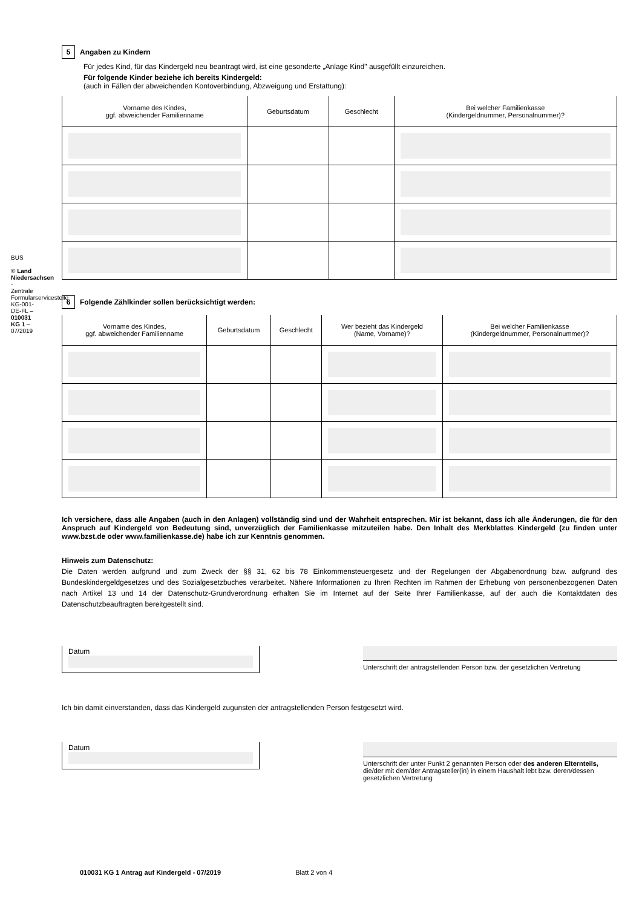BUS
© Land Niedersachsen - Zentrale Formularservicestelle KG-001-DE-FL – 010031 KG 1 – 07/2019
5 Angaben zu Kindern
Für jedes Kind, für das Kindergeld neu beantragt wird, ist eine gesonderte „Anlage Kind" ausgefüllt einzureichen.
Für folgende Kinder beziehe ich bereits Kindergeld:
(auch in Fällen der abweichenden Kontoverbindung, Abzweigung und Erstattung):
| Vorname des Kindes, ggf. abweichender Familienname | Geburtsdatum | Geschlecht | Bei welcher Familienkasse (Kindergeldnummer, Personalnummer)? |
| --- | --- | --- | --- |
6 Folgende Zählkinder sollen berücksichtigt werden:
| Vorname des Kindes, ggf. abweichender Familienname | Geburtsdatum | Geschlecht | Wer bezieht das Kindergeld (Name, Vorname)? | Bei welcher Familienkasse (Kindergeldnummer, Personalnummer)? |
| --- | --- | --- | --- | --- |
Ich versichere, dass alle Angaben (auch in den Anlagen) vollständig sind und der Wahrheit entsprechen. Mir ist bekannt, dass ich alle Änderungen, die für den Anspruch auf Kindergeld von Bedeutung sind, unverzüglich der Familienkasse mitzuteilen habe. Den Inhalt des Merkblattes Kindergeld (zu finden unter www.bzst.de oder www.familienkasse.de) habe ich zur Kenntnis genommen.
Hinweis zum Datenschutz:
Die Daten werden aufgrund und zum Zweck der §§ 31, 62 bis 78 Einkommensteuergesetz und der Regelungen der Abgabenordnung bzw. aufgrund des Bundeskindergeldgesetzes und des Sozialgesetzbuches verarbeitet. Nähere Informationen zu Ihren Rechten im Rahmen der Erhebung von personenbezogenen Daten nach Artikel 13 und 14 der Datenschutz-Grundverordnung erhalten Sie im Internet auf der Seite Ihrer Familienkasse, auf der auch die Kontaktdaten des Datenschutzbeauftragten bereitgestellt sind.
Datum
Unterschrift der antragstellenden Person bzw. der gesetzlichen Vertretung
Ich bin damit einverstanden, dass das Kindergeld zugunsten der antragstellenden Person festgesetzt wird.
Datum
Unterschrift der unter Punkt 2 genannten Person oder des anderen Elternteils, die/der mit dem/der Antragsteller(in) in einem Haushalt lebt bzw. deren/dessen gesetzlichen Vertretung
010031 KG 1 Antrag auf Kindergeld - 07/2019 Blatt 2 von 4